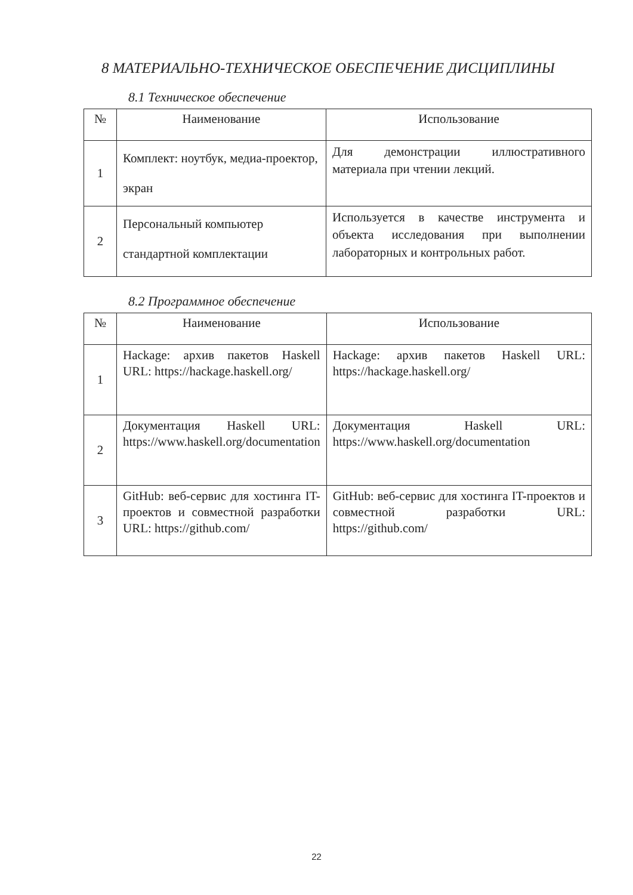8 МАТЕРИАЛЬНО-ТЕХНИЧЕСКОЕ ОБЕСПЕЧЕНИЕ ДИСЦИПЛИНЫ
8.1 Техническое обеспечение
| № | Наименование | Использование |
| --- | --- | --- |
| 1 | Комплект: ноутбук, медиа-проектор, экран | Для демонстрации иллюстративного материала при чтении лекций. |
| 2 | Персональный компьютер стандартной комплектации | Используется в качестве инструмента и объекта исследования при выполнении лабораторных и контрольных работ. |
8.2 Программное обеспечение
| № | Наименование | Использование |
| --- | --- | --- |
| 1 | Hackage: архив пакетов Haskell URL: https://hackage.haskell.org/ | Hackage: архив пакетов Haskell URL: https://hackage.haskell.org/ |
| 2 | Документация Haskell URL: https://www.haskell.org/documentation | Документация Haskell URL: https://www.haskell.org/documentation |
| 3 | GitHub: веб-сервис для хостинга IT-проектов и совместной разработки URL: https://github.com/ | GitHub: веб-сервис для хостинга IT-проектов и совместной разработки URL: https://github.com/ |
22